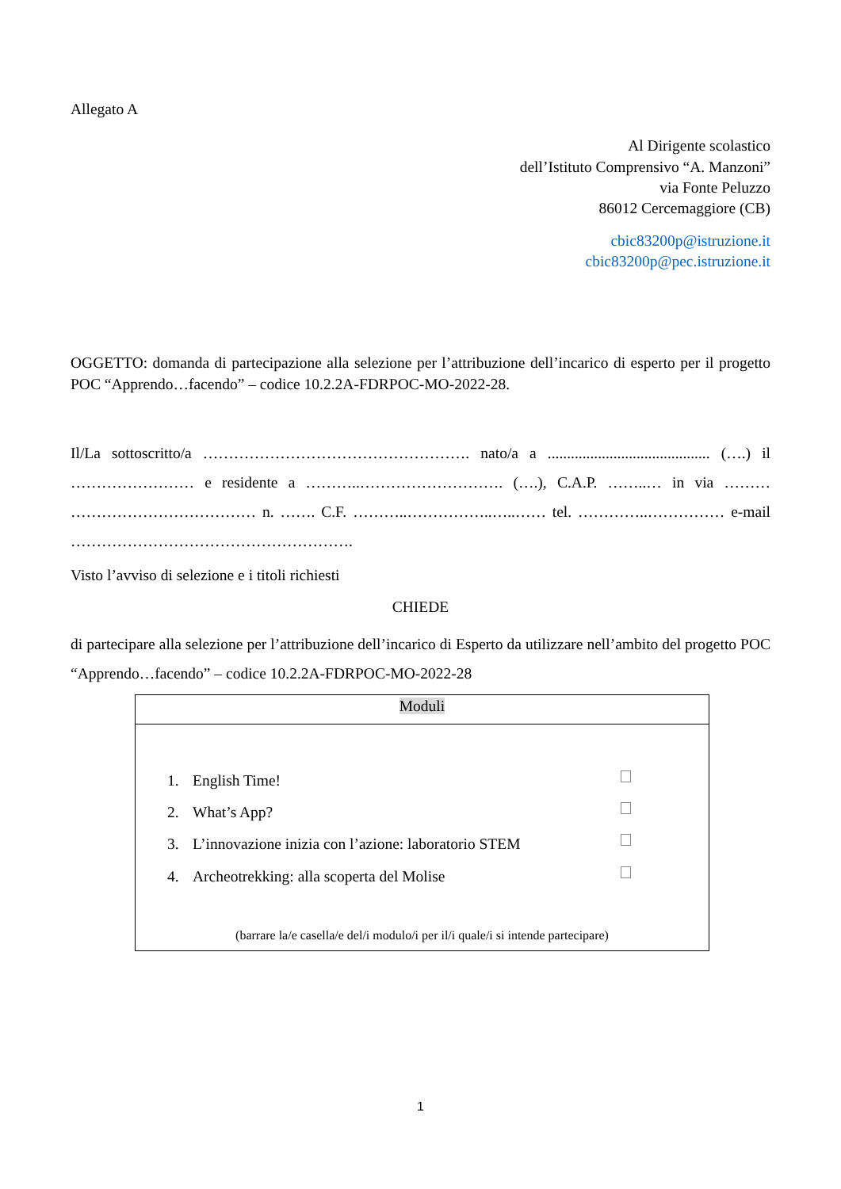Allegato A
Al Dirigente scolastico
dell’Istituto Comprensivo “A. Manzoni”
via Fonte Peluzzo
86012 Cercemaggiore (CB)
cbic83200p@istruzione.it
cbic83200p@pec.istruzione.it
OGGETTO: domanda di partecipazione alla selezione per l’attribuzione dell’incarico di esperto per il progetto POC “Apprendo…facendo” – codice 10.2.2A-FDRPOC-MO-2022-28.
Il/La sottoscritto/a ……………………………………………. nato/a a .......................................... (….) il …………………… e residente a ………..………………………. (….), C.A.P. ……..… in via ……… ……………………………… n. ……. C.F. ………..……………..…..…… tel. …………..…………… e-mail ……………………………………………….
Visto l’avviso di selezione e i titoli richiesti
CHIEDE
di partecipare alla selezione per l’attribuzione dell’incarico di Esperto da utilizzare nell’ambito del progetto POC “Apprendo…facendo” – codice 10.2.2A-FDRPOC-MO-2022-28
| Moduli |
| 1. English Time! 2. What’s App? 3. L’innovazione inizia con l’azione: laboratorio STEM 4. Archeotrekking: alla scoperta del Molise (barrare la/e casella/e del/i modulo/i per il/i quale/i si intende partecipare) |
1